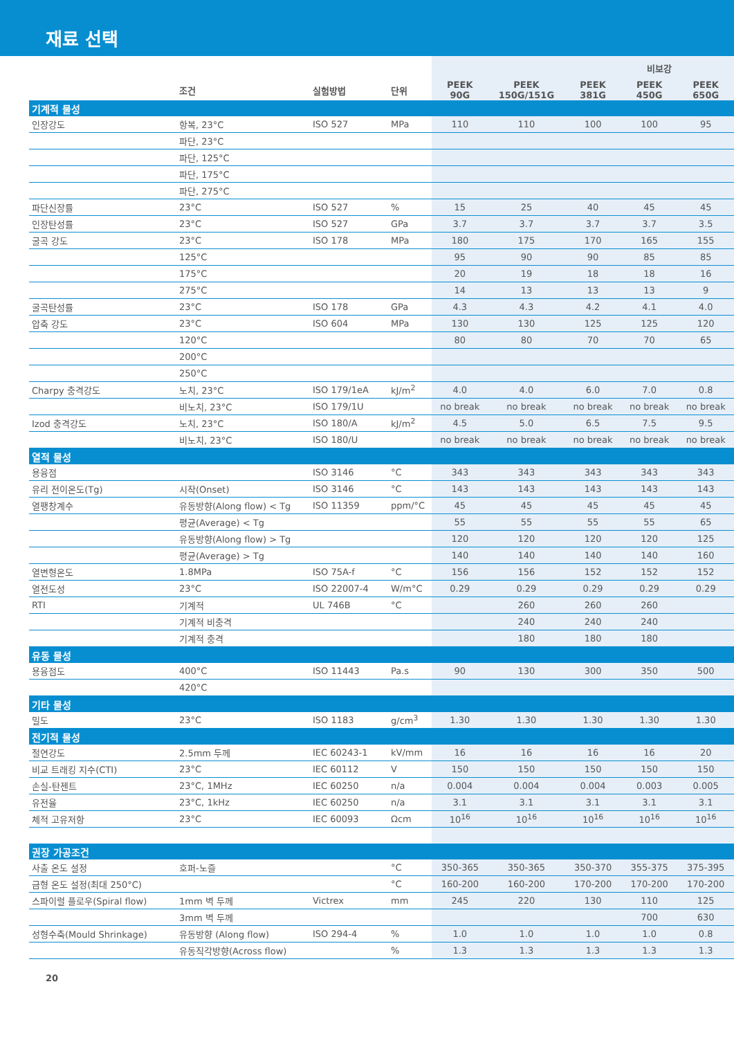재료 선택
| | | | | 비보강 | | | | |
| --- | --- | --- | --- | --- | --- | --- | --- | --- |
| | 조건 | 실험방법 | 단위 | PEEK 90G | PEEK 150G/151G | PEEK 381G | PEEK 450G | PEEK 650G |
| 기계적 물성 | | | | | | | | |
| 인장강도 | 항복, 23°C | ISO 527 | MPa | 110 | 110 | 100 | 100 | 95 |
| | 파단, 23°C | | | | | | | |
| | 파단, 125°C | | | | | | | |
| | 파단, 175°C | | | | | | | |
| | 파단, 275°C | | | | | | | |
| 파단신장률 | 23°C | ISO 527 | % | 15 | 25 | 40 | 45 | 45 |
| 인장탄성률 | 23°C | ISO 527 | GPa | 3.7 | 3.7 | 3.7 | 3.7 | 3.5 |
| 굴곡 강도 | 23°C | ISO 178 | MPa | 180 | 175 | 170 | 165 | 155 |
| | 125°C | | | 95 | 90 | 90 | 85 | 85 |
| | 175°C | | | 20 | 19 | 18 | 18 | 16 |
| | 275°C | | | 14 | 13 | 13 | 13 | 9 |
| 굴곡탄성률 | 23°C | ISO 178 | GPa | 4.3 | 4.3 | 4.2 | 4.1 | 4.0 |
| 압축 강도 | 23°C | ISO 604 | MPa | 130 | 130 | 125 | 125 | 120 |
| | 120°C | | | 80 | 80 | 70 | 70 | 65 |
| | 200°C | | | | | | | |
| | 250°C | | | | | | | |
| Charpy 충격강도 | 노치, 23°C | ISO 179/1eA | kJ/m<sup>2</sup> | 4.0 | 4.0 | 6.0 | 7.0 | 0.8 |
| | 비노치, 23°C | ISO 179/1U | | no break | no break | no break | no break | no break |
| Izod 충격강도 | 노치, 23°C | ISO 180/A | kJ/m<sup>2</sup> | 4.5 | 5.0 | 6.5 | 7.5 | 9.5 |
| | 비노치, 23°C | ISO 180/U | | no break | no break | no break | no break | no break |
| 열적 물성 | | | | | | | | |
| 용융점 | | ISO 3146 | °C | 343 | 343 | 343 | 343 | 343 |
| 유리 전이온도(Tg) | 시작(Onset) | ISO 3146 | °C | 143 | 143 | 143 | 143 | 143 |
| 열팽창계수 | 유동방향(Along flow) < Tg | ISO 11359 | ppm/°C | 45 | 45 | 45 | 45 | 45 |
| | 평균(Average) < Tg | | | 55 | 55 | 55 | 55 | 65 |
| | 유동방향(Along flow) > Tg | | | 120 | 120 | 120 | 120 | 125 |
| | 평균(Average) > Tg | | | 140 | 140 | 140 | 140 | 160 |
| 열변형온도 | 1.8MPa | ISO 75A-f | °C | 156 | 156 | 152 | 152 | 152 |
| 열전도성 | 23°C | ISO 22007-4 | W/m°C | 0.29 | 0.29 | 0.29 | 0.29 | 0.29 |
| RTI | 기계적 | UL 746B | °C | | 260 | 260 | 260 | |
| | 기계적 비충격 | | | | 240 | 240 | 240 | |
| | 기계적 충격 | | | | 180 | 180 | 180 | |
| 유동 물성 | | | | | | | | |
| 용융점도 | 400°C | ISO 11443 | Pa.s | 90 | 130 | 300 | 350 | 500 |
| | 420°C | | | | | | | |
| 기타 물성 | | | | | | | | |
| 밀도 | 23°C | ISO 1183 | g/cm<sup>3</sup> | 1.30 | 1.30 | 1.30 | 1.30 | 1.30 |
| 전기적 물성 | | | | | | | | |
| 절연강도 | 2.5mm 두께 | IEC 60243-1 | kV/mm | 16 | 16 | 16 | 16 | 20 |
| 비교 트래킹 지수(CTI) | 23°C | IEC 60112 | V | 150 | 150 | 150 | 150 | 150 |
| 손실-탄젠트 | 23°C, 1MHz | IEC 60250 | n/a | 0.004 | 0.004 | 0.004 | 0.003 | 0.005 |
| 유전율 | 23°C, 1kHz | IEC 60250 | n/a | 3.1 | 3.1 | 3.1 | 3.1 | 3.1 |
| 체적 고유저항 | 23°C | IEC 60093 | Ωcm | 10<sup>16</sup> | 10<sup>16</sup> | 10<sup>16</sup> | 10<sup>16</sup> | 10<sup>16</sup> |
| 권장 가공조건 | | | | | | | | |
| 사출 온도 설정 | 호퍼-노즐 | | °C | 350-365 | 350-365 | 350-370 | 355-375 | 375-395 |
| 금형 온도 설정(최대 250°C) | | | °C | 160-200 | 160-200 | 170-200 | 170-200 | 170-200 |
| 스파이럴 플로우(Spiral flow) | 1mm 벽 두께 | Victrex | mm | 245 | 220 | 130 | 110 | 125 |
| | 3mm 벽 두께 | | | | | | 700 | 630 |
| 성형수축(Mould Shrinkage) | 유동방향 (Along flow) | ISO 294-4 | % | 1.0 | 1.0 | 1.0 | 1.0 | 0.8 |
| | 유동직각방향(Across flow) | | % | 1.3 | 1.3 | 1.3 | 1.3 | 1.3 |
20